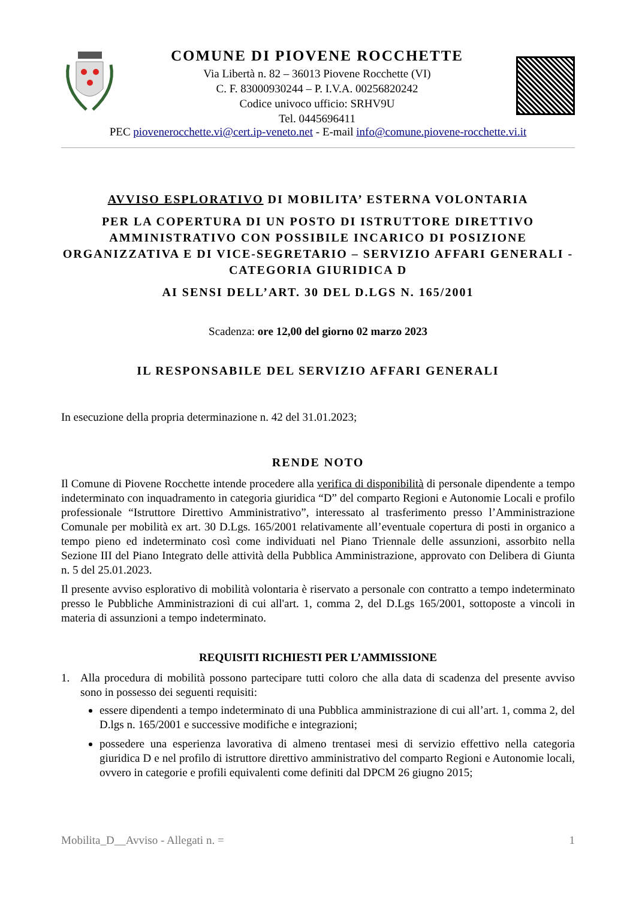COMUNE DI PIOVENE ROCCHETTE
Via Libertà n. 82 – 36013 Piovene Rocchette (VI)
C. F. 83000930244 – P. I.V.A. 00256820242
Codice univoco ufficio: SRHV9U
Tel. 0445696411
PEC piovenerocchette.vi@cert.ip-veneto.net - E-mail info@comune.piovene-rocchette.vi.it
AVVISO ESPLORATIVO DI MOBILITA’ ESTERNA VOLONTARIA
PER LA COPERTURA DI UN POSTO DI ISTRUTTORE DIRETTIVO AMMINISTRATIVO CON POSSIBILE INCARICO DI POSIZIONE ORGANIZZATIVA E DI VICE-SEGRETARIO – SERVIZIO AFFARI GENERALI - CATEGORIA GIURIDICA D
AI SENSI DELL’ART. 30 DEL D.LGS N. 165/2001
Scadenza: ore 12,00 del giorno 02 marzo 2023
IL RESPONSABILE DEL SERVIZIO AFFARI GENERALI
In esecuzione della propria determinazione n. 42 del 31.01.2023;
RENDE NOTO
Il Comune di Piovene Rocchette intende procedere alla verifica di disponibilità di personale dipendente a tempo indeterminato con inquadramento in categoria giuridica “D” del comparto Regioni e Autonomie Locali e profilo professionale “Istruttore Direttivo Amministrativo”, interessato al trasferimento presso l’Amministrazione Comunale per mobilità ex art. 30 D.Lgs. 165/2001 relativamente all’eventuale copertura di posti in organico a tempo pieno ed indeterminato così come individuati nel Piano Triennale delle assunzioni, assorbito nella Sezione III del Piano Integrato delle attività della Pubblica Amministrazione, approvato con Delibera di Giunta n. 5 del 25.01.2023.
Il presente avviso esplorativo di mobilità volontaria è riservato a personale con contratto a tempo indeterminato presso le Pubbliche Amministrazioni di cui all'art. 1, comma 2, del D.Lgs 165/2001, sottoposte a vincoli in materia di assunzioni a tempo indeterminato.
REQUISITI RICHIESTI PER L’AMMISSIONE
1. Alla procedura di mobilità possono partecipare tutti coloro che alla data di scadenza del presente avviso sono in possesso dei seguenti requisiti:
essere dipendenti a tempo indeterminato di una Pubblica amministrazione di cui all’art. 1, comma 2, del D.lgs n. 165/2001 e successive modifiche e integrazioni;
possedere una esperienza lavorativa di almeno trentasei mesi di servizio effettivo nella categoria giuridica D e nel profilo di istruttore direttivo amministrativo del comparto Regioni e Autonomie locali, ovvero in categorie e profili equivalenti come definiti dal DPCM 26 giugno 2015;
Mobilita_D__Avviso - Allegati n. = 1